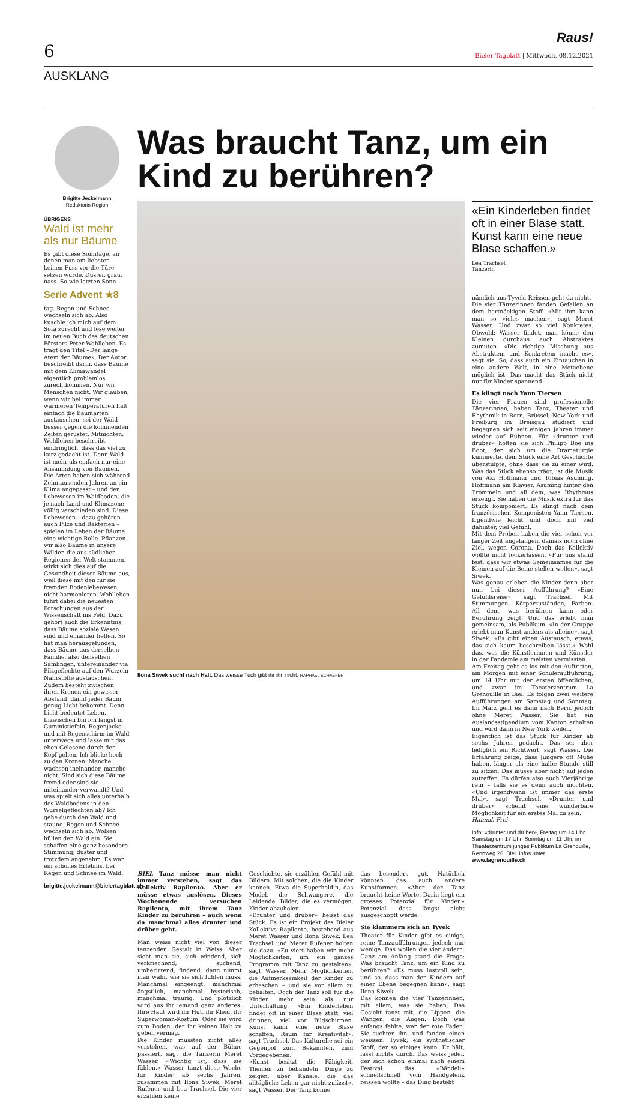6
Raus!
Bieler Tagblatt | Mittwoch, 08.12.2021
AUSKLANG
Brigitte Jeckelmann
Redaktorin Region
ÜBRIGENS
Wald ist mehr als nur Bäume
Es gibt diese Sonntage, an denen man am liebsten keinen Fuss vor die Türe setzen würde. Düster, grau, nass. So wie letzten Sonn-
Serie Advent ★8
tag. Regen und Schnee wechseln sich ab. Also kuschle ich mich auf dem Sofa zurecht und lese weiter im neuen Buch des deutschen Försters Peter Wohlleben. Es trägt den Titel «Der lange Atem der Bäume». Der Autor beschreibt darin, dass Bäume mit dem Klimawandel eigentlich problemlos zurechtkommen. Nur wir Menschen nicht. Wir glauben, wenn wir bei immer wärmeren Temperaturen halt einfach die Baumarten austauschen, sei der Wald besser gegen die kommenden Zeiten gerüstet. Mitnichten. Wohlleben beschreibt eindringlich, dass das viel zu kurz gedacht ist. Denn Wald ist mehr als einfach nur eine Ansammlung von Bäumen.
Die Arten haben sich während Zehntausenden Jahren an ein Klima angepasst – und den Lebewesen im Waldboden, die je nach Land und Klimazone völlig verschieden sind. Diese Lebewesen – dazu gehören auch Pilze und Bakterien – spielen im Leben der Bäume eine wichtige Rolle. Pflanzen wir also Bäume in unsere Wälder, die aus südlichen Regionen der Welt stammen, wirkt sich dies auf die Gesundheit dieser Bäume aus, weil diese mit den für sie fremden Bodenlebewesen nicht harmonieren. Wohlleben führt dabei die neuesten Forschungen aus der Wissenschaft ins Feld. Dazu gehört auch die Erkenntnis, dass Bäume soziale Wesen sind und einander helfen. So hat man herausgefunden, dass Bäume aus derselben Familie, also denselben Sämlingen, untereinander via Pilzgeflechte auf den Wurzeln Nährstoffe austauschen. Zudem besteht zwischen ihren Kronen ein gewisser Abstand, damit jeder Baum genug Licht bekommt. Denn Licht bedeutet Leben.
Inzwischen bin ich längst in Gummistiefeln, Regenjacke und mit Regenschirm im Wald unterwegs und lasse mir das eben Gelesene durch den Kopf gehen. Ich blicke hoch zu den Kronen. Manche wachsen ineinander, manche nicht. Sind sich diese Bäume fremd oder sind sie miteinander verwandt? Und was spielt sich alles unterhalb des Waldbodens in den Wurzelgeflechten ab? Ich gehe durch den Wald und staune. Regen und Schnee wechseln sich ab. Wolken hüllen den Wald ein. Sie schaffen eine ganz besondere Stimmung; düster und trotzdem angenehm. Es war ein schönes Erlebnis, bei Regen und Schnee im Wald.
brigitte.jeckelmann@bielertagblatt.ch
Was braucht Tanz, um ein Kind zu berühren?
Ilona Siwek sucht nach Halt. Das weisse Tuch gibt ihr ihn nicht. RAPHAEL SCHAEFER
«Ein Kinderleben findet oft in einer Blase statt. Kunst kann eine neue Blase schaffen.»
Lea Trachsel,
Tänzerin
nämlich aus Tyvek. Reissen geht da nicht.
Die vier Tänzerinnen fanden Gefallen an dem hartnäckigen Stoff. «Mit ihm kann man so vieles machen», sagt Meret Wasser. Und zwar so viel Konkretes. Obwohl: Wasser findet, man könne den Kleinen durchaus auch Abstraktes zumuten. «Die richtige Mischung aus Abstraktem und Konkretem macht es», sagt sie. So, dass auch ein Eintauchen in eine andere Welt, in eine Metaebene möglich ist. Das macht das Stück nicht nur für Kinder spannend.
Es klingt nach Yann Tiersen
Die vier Frauen sind professionelle Tänzerinnen, haben Tanz, Theater und Rhythmik in Bern, Brüssel, New York und Freiburg im Breisgau studiert und begegnen sich seit einigen Jahren immer wieder auf Bühnen. Für «drunter und drüber» holten sie sich Philipp Boë ins Boot, der sich um die Dramaturgie kümmerte, dem Stück eine Art Geschichte überstülpte, ohne dass sie zu einer wird. Was das Stück ebenso trägt, ist die Musik von Aki Hoffmann und Tobias Asuming. Hoffmann am Klavier, Asuming hinter den Trommeln und all dem, was Rhythmus erzeugt. Sie haben die Musik extra für das Stück komponiert. Es klingt nach dem französischen Komponisten Yann Tiersen. Irgendwie leicht und doch mit viel dahinter, viel Gefühl.
Mit dem Proben haben die vier schon vor langer Zeit angefangen, damals noch ohne Ziel, wegen Corona. Doch das Kollektiv wollte nicht lockerlassen. «Für uns stand fest, dass wir etwas Gemeinsames für die Kleinen auf die Beine stellen wollen», sagt Siwek.
Was genau erleben die Kinder denn aber nun bei dieser Aufführung? «Eine Gefühlsreise», sagt Trachsel. Mit Stimmungen, Körperzuständen, Farben. All dem, was berühren kann oder Berührung zeigt. Und das erlebt man gemeinsam, als Publikum. «In der Gruppe erlebt man Kunst anders als alleine», sagt Siwek. «Es gibt einen Austausch, etwas, das sich kaum beschreiben lässt.» Wohl das, was die Künstlerinnen und Künstler in der Pandemie am meisten vermissten.
Am Freitag geht es los mit den Auftritten, am Morgen mit einer Schüleraufführung, um 14 Uhr mit der ersten öffentlichen, und zwar im Theaterzentrum La Grenouille in Biel. Es folgen zwei weitere Aufführungen am Samstag und Sonntag. Im März geht es dann nach Bern, jedoch ohne Meret Wasser. Sie hat ein Auslandsstipendium vom Kanton erhalten und wird dann in New York weilen.
Eigentlich ist das Stück für Kinder ab sechs Jahren gedacht. Das sei aber lediglich ein Richtwert, sagt Wasser. Die Erfahrung zeige, dass Jüngere oft Mühe haben, länger als eine halbe Stunde still zu sitzen. Das müsse aber nicht auf jeden zutreffen. Es dürfen also auch Vierjährige rein – falls sie es denn auch möchten. «Und irgendwann ist immer das erste Mal», sagt Trachsel. «Drunter und drüber» scheint eine wunderbare Möglichkeit für ein erstes Mal zu sein.
Hannah Frei
Info: «drunter und drüber», Freitag um 14 Uhr, Samstag um 17 Uhr, Sonntag um 11 Uhr, im Theaterzentrum junges Publikum La Grenouille, Rennweg 26, Biel. Infos unter www.lagrenouille.ch
BIEL Tanz müsse man nicht immer verstehen, sagt das Kollektiv Rapilento. Aber er müsse etwas auslösen. Dieses Wochenende versuchen Rapilento, mit ihrem Tanz Kinder zu berühren – auch wenn da manchmal alles drunter und drüber geht.
Man weiss nicht viel von dieser tanzenden Gestalt in Weiss. Aber sieht man sie, sich windend, sich verkriechend, suchend, umherirrend, findend, dann nimmt man wahr, wie sie sich fühlen muss. Manchmal eingeengt, manchmal ängstlich, manchmal hysterisch, manchmal traurig. Und plötzlich wird aus ihr jemand ganz anderes. Ihre Haut wird ihr Hut, ihr Kleid, ihr Superwoman-Kostüm. Oder sie wird zum Boden, der ihr keinen Halt zu geben vermag.
Die Kinder müssten nicht alles verstehen, was auf der Bühne passiert, sagt die Tänzerin Meret Wasser. «Wichtig ist, dass sie fühlen.» Wasser tanzt diese Woche für Kinder ab sechs Jahren, zusammen mit Ilona Siwek, Meret Rufener und Lea Trachsel. Die vier erzählen keine
Geschichte, sie erzählen Gefühl mit Bildern. Mit solchen, die die Kinder kennen. Etwa die Superheldin, das Model, die Schwangere, die Leidende. Bilder, die es vermögen, Kinder abzuholen.
«Drunter und drüber» heisst das Stück. Es ist ein Projekt des Bieler Kollektivs Rapilento, bestehend aus Meret Wasser und Ilona Siwek. Lea Trachsel und Meret Rufener holten sie dazu. «Zu viert haben wir mehr Möglichkeiten, um ein ganzes Programm mit Tanz zu gestalten», sagt Wasser. Mehr Möglichkeiten, die Aufmerksamkeit der Kinder zu erhaschen – und sie vor allem zu behalten. Doch der Tanz soll für die Kinder mehr sein als nur Unterhaltung. «Ein Kinderleben findet oft in einer Blase statt, viel drinnen, viel vor Bildschirmen. Kunst kann eine neue Blase schaffen, Raum für Kreativität», sagt Trachsel. Das Kulturelle sei ein Gegenpol zum Bekannten, zum Vorgegebenen.
«Kunst besitzt die Fähigkeit, Themen zu behandeln, Dinge zu zeigen, über Kanäle, die das alltägliche Leben gar nicht zulässt», sagt Wasser. Der Tanz könne
das besonders gut. Natürlich könnten das auch andere Kunstformen. «Aber der Tanz braucht keine Worte. Darin liegt ein grosses Potenzial für Kinder.» Potenzial, dass längst nicht ausgeschöpft werde.
Sie klammern sich an Tyvek
Theater für Kinder gibt es einige, reine Tanzaufführungen jedoch nur wenige. Das wollen die vier ändern. Ganz am Anfang stand die Frage: Was braucht Tanz, um ein Kind zu berühren? «Es muss lustvoll sein, und so, dass man den Kindern auf einer Ebene begegnen kann», sagt Ilona Siwek.
Das können die vier Tänzerinnen, mit allem, was sie haben. Das Gesicht tanzt mit, die Lippen, die Wangen, die Augen. Doch was anfangs fehlte, war der rote Faden. Sie suchten ihn, und fanden einen weissen: Tyvek, ein synthetischer Stoff, der so einiges kann. Er hält, lässt nichts durch. Das weiss jeder, der sich schon einmal nach einem Festival das «Bändeli» schnellschnell vom Handgelenk reissen wollte – das Ding besteht